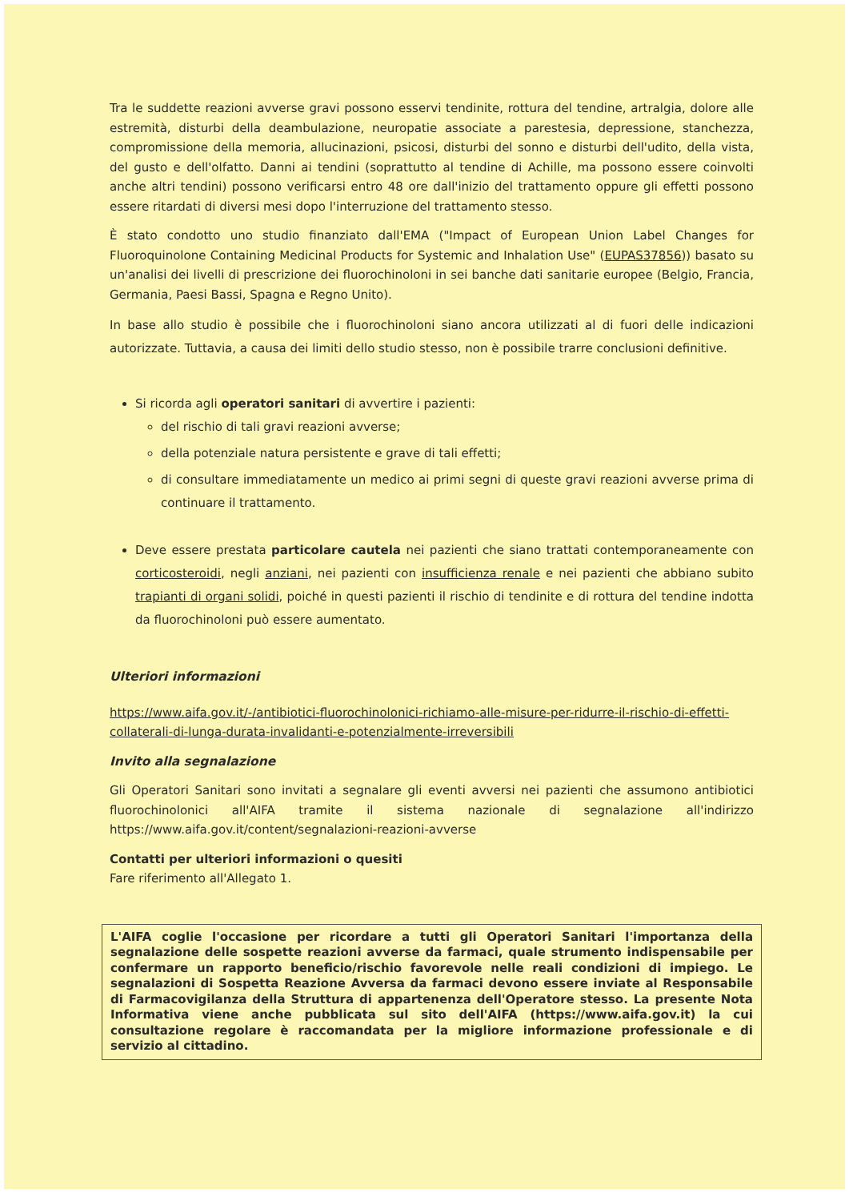Tra le suddette reazioni avverse gravi possono esservi tendinite, rottura del tendine, artralgia, dolore alle estremità, disturbi della deambulazione, neuropatie associate a parestesia, depressione, stanchezza, compromissione della memoria, allucinazioni, psicosi, disturbi del sonno e disturbi dell'udito, della vista, del gusto e dell'olfatto. Danni ai tendini (soprattutto al tendine di Achille, ma possono essere coinvolti anche altri tendini) possono verificarsi entro 48 ore dall'inizio del trattamento oppure gli effetti possono essere ritardati di diversi mesi dopo l'interruzione del trattamento stesso.
È stato condotto uno studio finanziato dall'EMA ("Impact of European Union Label Changes for Fluoroquinolone Containing Medicinal Products for Systemic and Inhalation Use" (EUPAS37856)) basato su un'analisi dei livelli di prescrizione dei fluorochinoloni in sei banche dati sanitarie europee (Belgio, Francia, Germania, Paesi Bassi, Spagna e Regno Unito).
In base allo studio è possibile che i fluorochinoloni siano ancora utilizzati al di fuori delle indicazioni autorizzate. Tuttavia, a causa dei limiti dello studio stesso, non è possibile trarre conclusioni definitive.
Si ricorda agli operatori sanitari di avvertire i pazienti:
del rischio di tali gravi reazioni avverse;
della potenziale natura persistente e grave di tali effetti;
di consultare immediatamente un medico ai primi segni di queste gravi reazioni avverse prima di continuare il trattamento.
Deve essere prestata particolare cautela nei pazienti che siano trattati contemporaneamente con corticosteroidi, negli anziani, nei pazienti con insufficienza renale e nei pazienti che abbiano subito trapianti di organi solidi, poiché in questi pazienti il rischio di tendinite e di rottura del tendine indotta da fluorochinoloni può essere aumentato.
Ulteriori informazioni
https://www.aifa.gov.it/-/antibiotici-fluorochinolonici-richiamo-alle-misure-per-ridurre-il-rischio-di-effetti-collaterali-di-lunga-durata-invalidanti-e-potenzialmente-irreversibili
Invito alla segnalazione
Gli Operatori Sanitari sono invitati a segnalare gli eventi avversi nei pazienti che assumono antibiotici fluorochinolonici all'AIFA tramite il sistema nazionale di segnalazione all'indirizzo https://www.aifa.gov.it/content/segnalazioni-reazioni-avverse
Contatti per ulteriori informazioni o quesiti
Fare riferimento all'Allegato 1.
L'AIFA coglie l'occasione per ricordare a tutti gli Operatori Sanitari l'importanza della segnalazione delle sospette reazioni avverse da farmaci, quale strumento indispensabile per confermare un rapporto beneficio/rischio favorevole nelle reali condizioni di impiego. Le segnalazioni di Sospetta Reazione Avversa da farmaci devono essere inviate al Responsabile di Farmacovigilanza della Struttura di appartenenza dell'Operatore stesso. La presente Nota Informativa viene anche pubblicata sul sito dell'AIFA (https://www.aifa.gov.it) la cui consultazione regolare è raccomandata per la migliore informazione professionale e di servizio al cittadino.